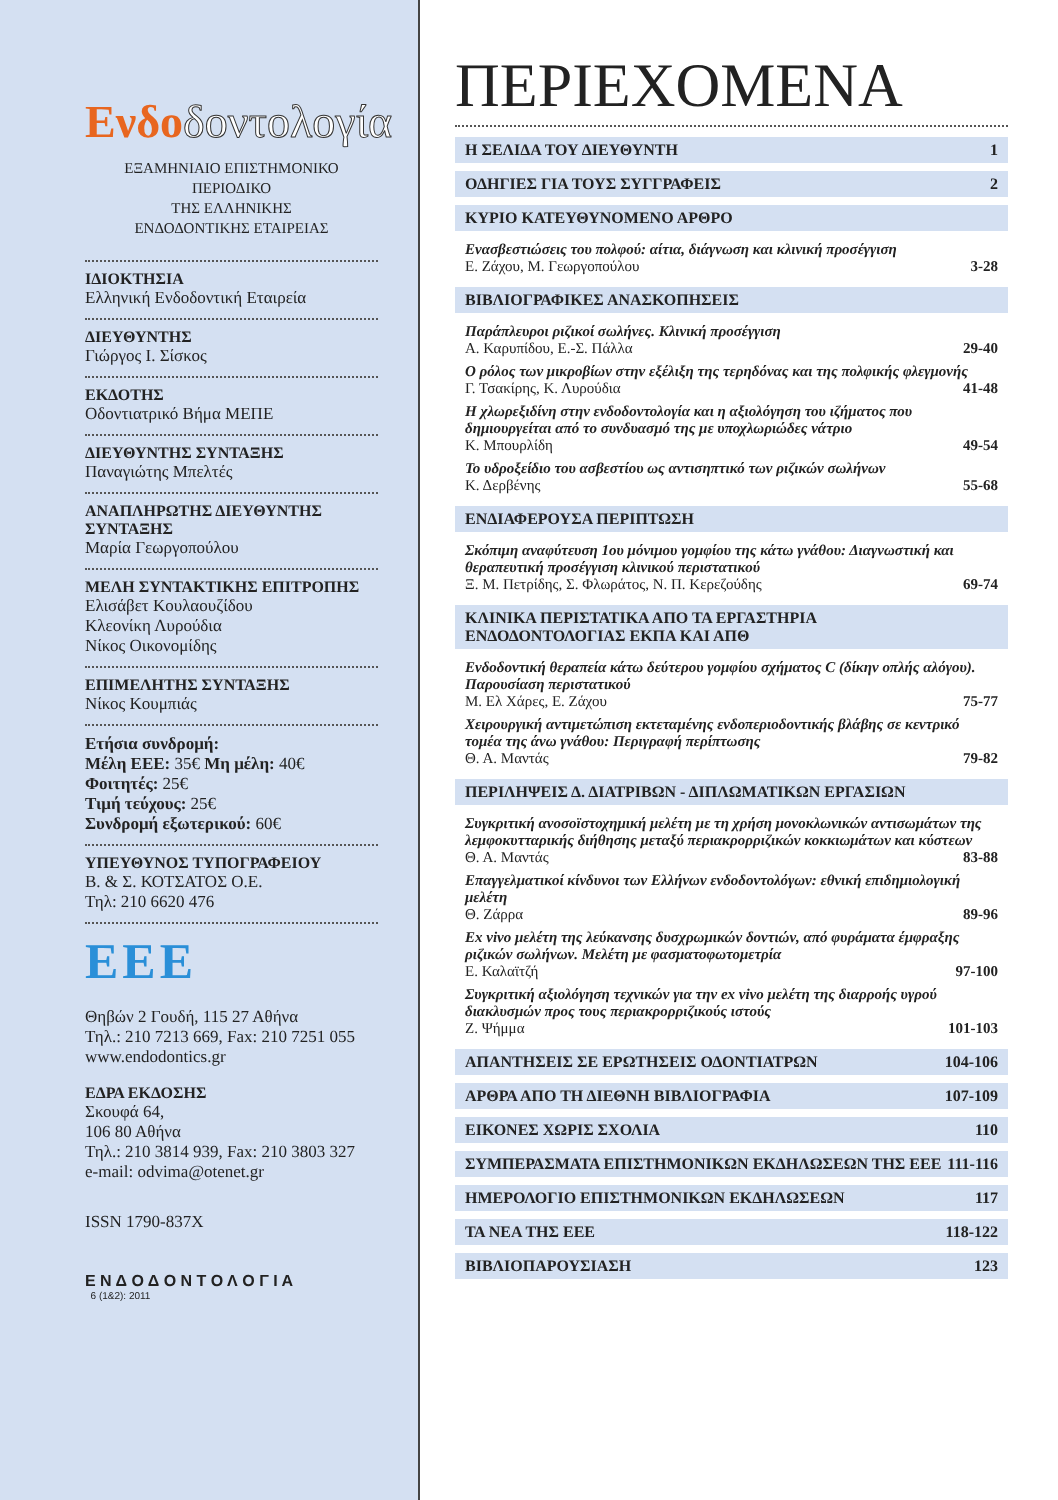Ενδοδοντολογία
ΕΞΑΜΗΝΙΑΙΟ ΕΠΙΣΤΗΜΟΝΙΚΟ
ΠΕΡΙΟΔΙΚΟ
ΤΗΣ ΕΛΛΗΝΙΚΗΣ
ΕΝΔΟΔΟΝΤΙΚΗΣ ΕΤΑΙΡΕΙΑΣ
ΙΔΙΟΚΤΗΣΙΑ
Ελληνική Ενδοδοντική Εταιρεία
ΔΙΕΥΘΥΝΤΗΣ
Γιώργος Ι. Σίσκος
ΕΚΔΟΤΗΣ
Οδοντιατρικό Βήμα ΜΕΠΕ
ΔΙΕΥΘΥΝΤΗΣ ΣΥΝΤΑΞΗΣ
Παναγιώτης Μπελτές
ΑΝΑΠΛΗΡΩΤΗΣ ΔΙΕΥΘΥΝΤΗΣ ΣΥΝΤΑΞΗΣ
Μαρία Γεωργοπούλου
ΜΕΛΗ ΣΥΝΤΑΚΤΙΚΗΣ ΕΠΙΤΡΟΠΗΣ
Ελισάβετ Κουλαουζίδου
Κλεονίκη Λυρούδια
Νίκος Οικονομίδης
ΕΠΙΜΕΛΗΤΗΣ ΣΥΝΤΑΞΗΣ
Νίκος Κουμπιάς
Ετήσια συνδρομή:
Μέλη ΕΕΕ: 35€ Μη μέλη: 40€
Φοιτητές: 25€
Τιμή τεύχους: 25€
Συνδρομή εξωτερικού: 60€
ΥΠΕΥΘΥΝΟΣ ΤΥΠΟΓΡΑΦΕΙΟΥ
Β. & Σ. ΚΟΤΣΑΤΟΣ Ο.Ε.
Τηλ: 210 6620 476
ΕΕΕ
Θηβών 2 Γουδή, 115 27 Αθήνα
Τηλ.: 210 7213 669, Fax: 210 7251 055
www.endodontics.gr
ΕΔΡΑ ΕΚΔΟΣΗΣ
Σκουφά 64,
106 80 Αθήνα
Τηλ.: 210 3814 939, Fax: 210 3803 327
e-mail: odvima@otenet.gr
ISSN 1790-837X
Ε Ν Δ Ο Δ Ο Ν Τ Ο Λ Ο Γ Ι Α
6 (1&2): 2011
ΠΕΡΙΕΧΟΜΕΝΑ
Η ΣΕΛΙΔΑ ΤΟΥ ΔΙΕΥΘΥΝΤΗ 1
ΟΔΗΓΙΕΣ ΓΙΑ ΤΟΥΣ ΣΥΓΓΡΑΦΕΙΣ 2
ΚΥΡΙΟ ΚΑΤΕΥΘΥΝΟΜΕΝΟ ΑΡΘΡΟ
Ενασβεστιώσεις του πολφού: αίτια, διάγνωση και κλινική προσέγγιση
Ε. Ζάχου, Μ. Γεωργοπούλου 3-28
ΒΙΒΛΙΟΓΡΑΦΙΚΕΣ ΑΝΑΣΚΟΠΗΣΕΙΣ
Παράπλευροι ριζικοί σωλήνες. Κλινική προσέγγιση
Α. Καρυπίδου, Ε.-Σ. Πάλλα 29-40
Ο ρόλος των μικροβίων στην εξέλιξη της τερηδόνας και της πολφικής φλεγμονής
Γ. Τσακίρης, Κ. Λυρούδια 41-48
Η χλωρεξιδίνη στην ενδοδοντολογία και η αξιολόγηση του ιζήματος που δημιουργείται από το συνδυασμό της με υποχλωριώδες νάτριο
Κ. Μπουρλίδη 49-54
Το υδροξείδιο του ασβεστίου ως αντισηπτικό των ριζικών σωλήνων
Κ. Δερβένης 55-68
ΕΝΔΙΑΦΕΡΟΥΣΑ ΠΕΡΙΠΤΩΣΗ
Σκόπιμη αναφύτευση 1ου μόνιμου γομφίου της κάτω γνάθου: Διαγνωστική και θεραπευτική προσέγγιση κλινικού περιστατικού
Ξ. Μ. Πετρίδης, Σ. Φλωράτος, Ν. Π. Κερεζούδης 69-74
ΚΛΙΝΙΚΑ ΠΕΡΙΣΤΑΤΙΚΑ ΑΠΟ ΤΑ ΕΡΓΑΣΤΗΡΙΑ
ΕΝΔΟΔΟΝΤΟΛΟΓΙΑΣ ΕΚΠΑ ΚΑΙ ΑΠΘ
Ενδοδοντική θεραπεία κάτω δεύτερου γομφίου σχήματος C (δίκην οπλής αλόγου). Παρουσίαση περιστατικού
Μ. Ελ Χάρες, Ε. Ζάχου 75-77
Χειρουργική αντιμετώπιση εκτεταμένης ενδοπεριοδοντικής βλάβης σε κεντρικό τομέα της άνω γνάθου: Περιγραφή περίπτωσης
Θ. Α. Μαντάς 79-82
ΠΕΡΙΛΗΨΕΙΣ Δ. ΔΙΑΤΡΙΒΩΝ - ΔΙΠΛΩΜΑΤΙΚΩΝ ΕΡΓΑΣΙΩΝ
Συγκριτική ανοσοϊστοχημική μελέτη με τη χρήση μονοκλωνικών αντισωμάτων της λεμφοκυτταρικής διήθησης μεταξύ περιακρορριζικών κοκκιωμάτων και κύστεων
Θ. Α. Μαντάς 83-88
Επαγγελματικοί κίνδυνοι των Ελλήνων ενδοδοντολόγων: εθνική επιδημιολογική μελέτη
Θ. Ζάρρα 89-96
Ex vivo μελέτη της λεύκανσης δυσχρωμικών δοντιών, από φυράματα έμφραξης ριζικών σωλήνων. Μελέτη με φασματοφωτομετρία
Ε. Καλαϊτζή 97-100
Συγκριτική αξιολόγηση τεχνικών για την ex vivo μελέτη της διαρροής υγρού διακλυσμών προς τους περιακρορριζικούς ιστούς
Ζ. Ψήμμα 101-103
ΑΠΑΝΤΗΣΕΙΣ ΣΕ ΕΡΩΤΗΣΕΙΣ ΟΔΟΝΤΙΑΤΡΩΝ 104-106
ΑΡΘΡΑ ΑΠΟ ΤΗ ΔΙΕΘΝΗ ΒΙΒΛΙΟΓΡΑΦΙΑ 107-109
ΕΙΚΟΝΕΣ ΧΩΡΙΣ ΣΧΟΛΙΑ 110
ΣΥΜΠΕΡΑΣΜΑΤΑ ΕΠΙΣΤΗΜΟΝΙΚΩΝ ΕΚΔΗΛΩΣΕΩΝ ΤΗΣ ΕΕΕ 111-116
ΗΜΕΡΟΛΟΓΙΟ ΕΠΙΣΤΗΜΟΝΙΚΩΝ ΕΚΔΗΛΩΣΕΩΝ 117
ΤΑ ΝΕΑ ΤΗΣ ΕΕΕ 118-122
ΒΙΒΛΙΟΠΑΡΟΥΣΙΑΣΗ 123